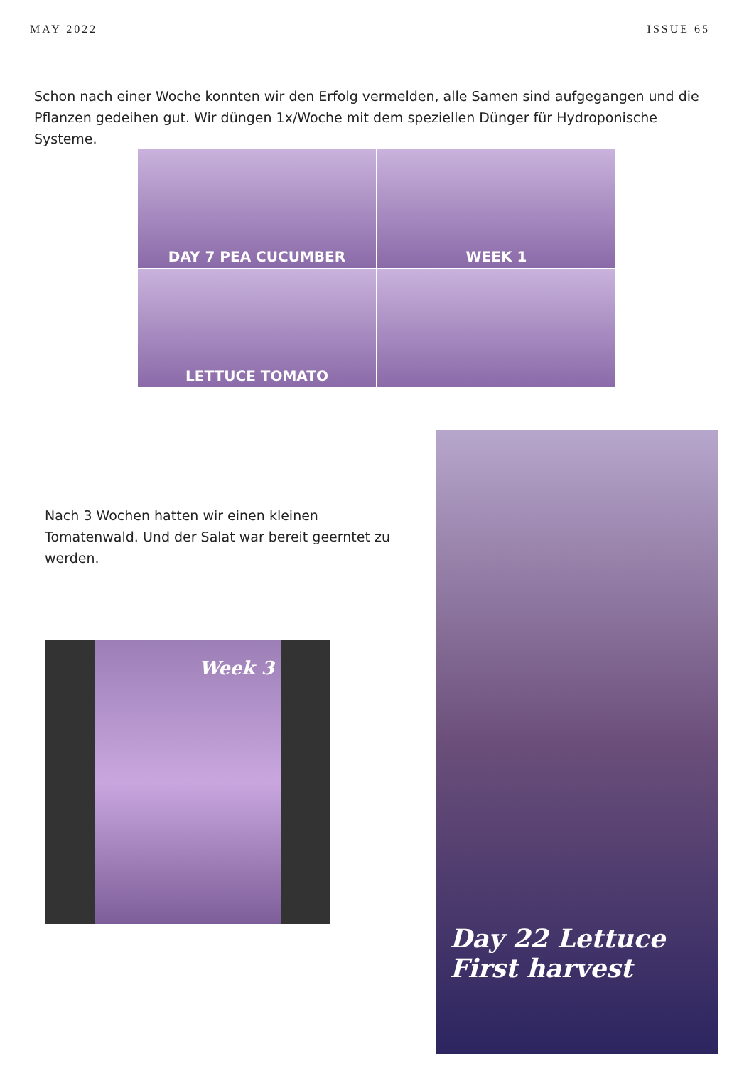MAY 2022 ISSUE 65
Schon nach einer Woche konnten wir den Erfolg vermelden, alle Samen sind aufgegangen und die Pflanzen gedeihen gut. Wir düngen 1x/Woche mit dem speziellen Dünger für Hydroponische Systeme.
DAY 7 PEA CUCUMBER
WEEK 1
LETTUCE TOMATO
Nach 3 Wochen hatten wir einen kleinen Tomatenwald. Und der Salat war bereit geerntet zu werden.
Week 3
Day 22 Lettuce
First harvest